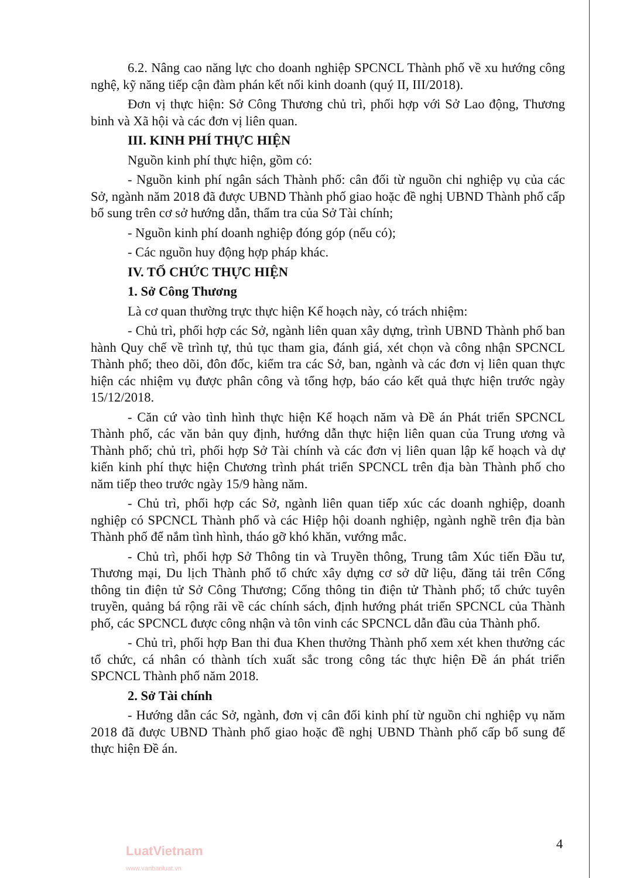6.2. Nâng cao năng lực cho doanh nghiệp SPCNCL Thành phố về xu hướng công nghệ, kỹ năng tiếp cận đàm phán kết nối kinh doanh (quý II, III/2018).
Đơn vị thực hiện: Sở Công Thương chủ trì, phối hợp với Sở Lao động, Thương binh và Xã hội và các đơn vị liên quan.
III. KINH PHÍ THỰC HIỆN
Nguồn kinh phí thực hiện, gồm có:
- Nguồn kinh phí ngân sách Thành phố: cân đối từ nguồn chi nghiệp vụ của các Sở, ngành năm 2018 đã được UBND Thành phố giao hoặc đề nghị UBND Thành phố cấp bổ sung trên cơ sở hướng dẫn, thẩm tra của Sở Tài chính;
- Nguồn kinh phí doanh nghiệp đóng góp (nếu có);
- Các nguồn huy động hợp pháp khác.
IV. TỔ CHỨC THỰC HIỆN
1. Sở Công Thương
Là cơ quan thường trực thực hiện Kế hoạch này, có trách nhiệm:
- Chủ trì, phối hợp các Sở, ngành liên quan xây dựng, trình UBND Thành phố ban hành Quy chế về trình tự, thủ tục tham gia, đánh giá, xét chọn và công nhận SPCNCL Thành phố; theo dõi, đôn đốc, kiểm tra các Sở, ban, ngành và các đơn vị liên quan thực hiện các nhiệm vụ được phân công và tổng hợp, báo cáo kết quả thực hiện trước ngày 15/12/2018.
- Căn cứ vào tình hình thực hiện Kế hoạch năm và Đề án Phát triển SPCNCL Thành phố, các văn bản quy định, hướng dẫn thực hiện liên quan của Trung ương và Thành phố; chủ trì, phối hợp Sở Tài chính và các đơn vị liên quan lập kế hoạch và dự kiến kinh phí thực hiện Chương trình phát triển SPCNCL trên địa bàn Thành phố cho năm tiếp theo trước ngày 15/9 hàng năm.
- Chủ trì, phối hợp các Sở, ngành liên quan tiếp xúc các doanh nghiệp, doanh nghiệp có SPCNCL Thành phố và các Hiệp hội doanh nghiệp, ngành nghề trên địa bàn Thành phố để nắm tình hình, tháo gỡ khó khăn, vướng mắc.
- Chủ trì, phối hợp Sở Thông tin và Truyền thông, Trung tâm Xúc tiến Đầu tư, Thương mại, Du lịch Thành phố tổ chức xây dựng cơ sở dữ liệu, đăng tải trên Cổng thông tin điện tử Sở Công Thương; Cổng thông tin điện tử Thành phố; tổ chức tuyên truyền, quảng bá rộng rãi về các chính sách, định hướng phát triển SPCNCL của Thành phố, các SPCNCL được công nhận và tôn vinh các SPCNCL dẫn đầu của Thành phố.
- Chủ trì, phối hợp Ban thi đua Khen thưởng Thành phố xem xét khen thưởng các tổ chức, cá nhân có thành tích xuất sắc trong công tác thực hiện Đề án phát triển SPCNCL Thành phố năm 2018.
2. Sở Tài chính
- Hướng dẫn các Sở, ngành, đơn vị cân đối kinh phí từ nguồn chi nghiệp vụ năm 2018 đã được UBND Thành phố giao hoặc đề nghị UBND Thành phố cấp bổ sung để thực hiện Đề án.
4
LuatVietnam
www.vanbanluat.vn